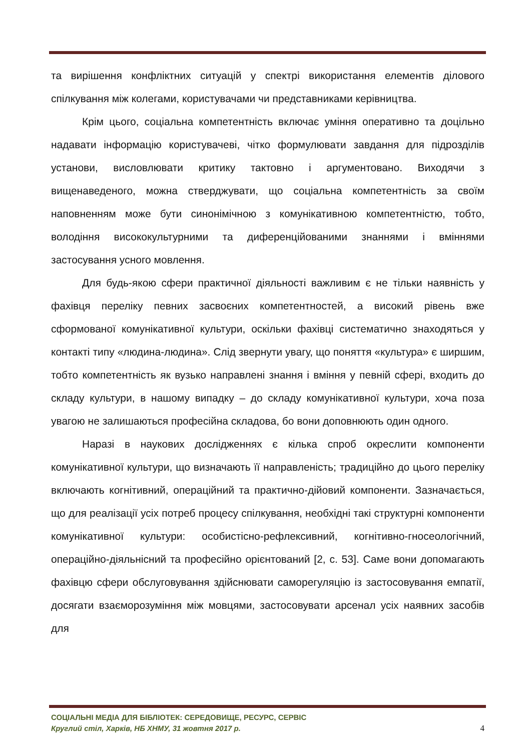та вирішення конфліктних ситуацій у спектрі використання елементів ділового спілкування між колегами, користувачами чи представниками керівництва.
Крім цього, соціальна компетентність включає уміння оперативно та доцільно надавати інформацію користувачеві, чітко формулювати завдання для підрозділів установи, висловлювати критику тактовно і аргументовано. Виходячи з вищенаведеного, можна стверджувати, що соціальна компетентність за своїм наповненням може бути синонімічною з комунікативною компетентністю, тобто, володіння висококультурними та диференційованими знаннями і вміннями застосування усного мовлення.
Для будь-якою сфери практичної діяльності важливим є не тільки наявність у фахівця переліку певних засвоєних компетентностей, а високий рівень вже сформованої комунікативної культури, оскільки фахівці систематично знаходяться у контакті типу «людина-людина». Слід звернути увагу, що поняття «культура» є ширшим, тобто компетентність як вузько направлені знання і вміння у певній сфері, входить до складу культури, в нашому випадку – до складу комунікативної культури, хоча поза увагою не залишаються професійна складова, бо вони доповнюють один одного.
Наразі в наукових дослідженнях є кілька спроб окреслити компоненти комунікативної культури, що визначають її направленість; традиційно до цього переліку включають когнітивний, операційний та практично-дійовий компоненти. Зазначається, що для реалізації усіх потреб процесу спілкування, необхідні такі структурні компоненти комунікативної культури: особистісно-рефлексивний, когнітивно-гносеологічний, операційно-діяльнісний та професійно орієнтований [2, с. 53]. Саме вони допомагають фахівцю сфери обслуговування здійснювати саморегуляцію із застосовування емпатії, досягати взаєморозуміння між мовцями, застосовувати арсенал усіх наявних засобів для
СОЦІАЛЬНІ МЕДІА ДЛЯ БІБЛІОТЕК: СЕРЕДОВИЩЕ, РЕСУРС, СЕРВІС
4 Круглий стіл, Харків, НБ ХНМУ, 31 жовтня 2017 р.